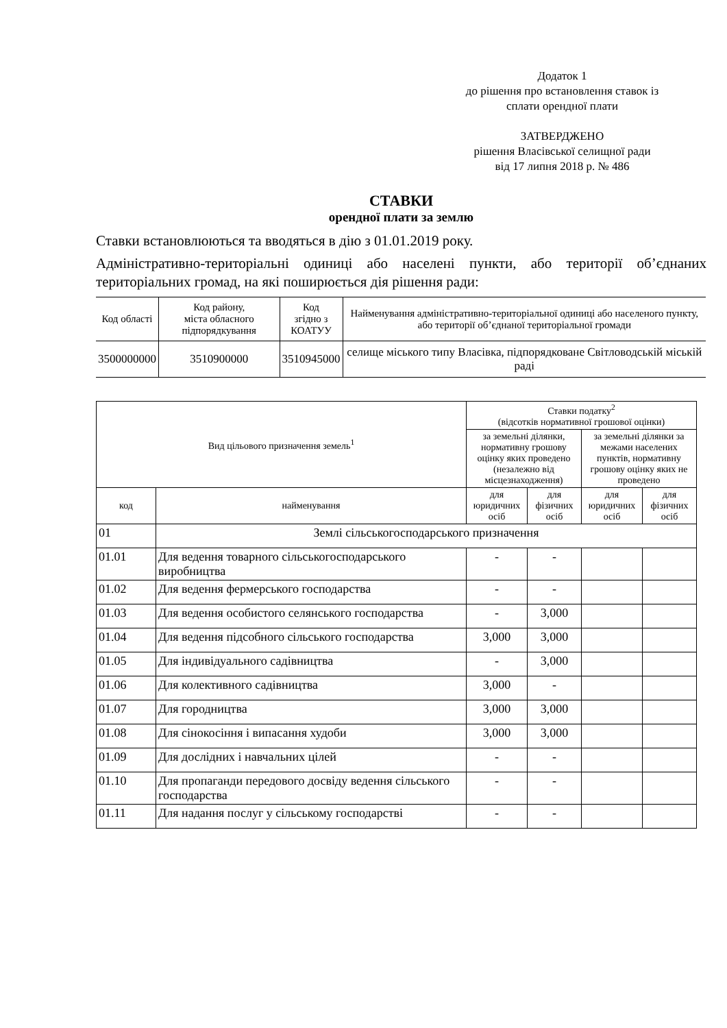Додаток 1
до рішення про встановлення ставок із
сплати орендної плати
ЗАТВЕРДЖЕНО
рішення Власівської селищної ради
від 17 липня 2018 р. № 486
СТАВКИ
орендної плати за землю
Ставки встановлюються та вводяться в дію з 01.01.2019 року.
Адміністративно-територіальні одиниці або населені пункти, або території об’єднаних територіальних громад, на які поширюється дія рішення ради:
| Код області | Код району, міста обласного підпорядкування | Код згідно з КОАТУУ | Найменування адміністративно-територіальної одиниці або населеного пункту, або території об’єднаної територіальної громади |
| 3500000000 | 3510900000 | 3510945000 | селище міського типу Власівка, підпорядковане Світловодській міській раді |
| Вид цільового призначення земель<sup>1</sup> | | Ставки податку<sup>2</sup> (відсотків нормативної грошової оцінки) | | | |
| --- | --- | --- | --- | --- | --- |
| | | за земельні ділянки, нормативну грошову оцінку яких проведено (незалежно від місцезнаходження) | | за земельні ділянки за межами населених пунктів, нормативну грошову оцінку яких не проведено | |
| код | найменування | для юридичних осіб | для фізичних осіб | для юридичних осіб | для фізичних осіб |
| 01 | Землі сільськогосподарського призначення | | | | |
| 01.01 | Для ведення товарного сільськогосподарського виробництва | - | - | | |
| 01.02 | Для ведення фермерського господарства | - | - | | |
| 01.03 | Для ведення особистого селянського господарства | - | 3,000 | | |
| 01.04 | Для ведення підсобного сільського господарства | 3,000 | 3,000 | | |
| 01.05 | Для індивідуального садівництва | - | 3,000 | | |
| 01.06 | Для колективного садівництва | 3,000 | - | | |
| 01.07 | Для городництва | 3,000 | 3,000 | | |
| 01.08 | Для сінокосіння і випасання худоби | 3,000 | 3,000 | | |
| 01.09 | Для дослідних і навчальних цілей | - | - | | |
| 01.10 | Для пропаганди передового досвіду ведення сільського господарства | - | - | | |
| 01.11 | Для надання послуг у сільському господарстві | - | - | | |